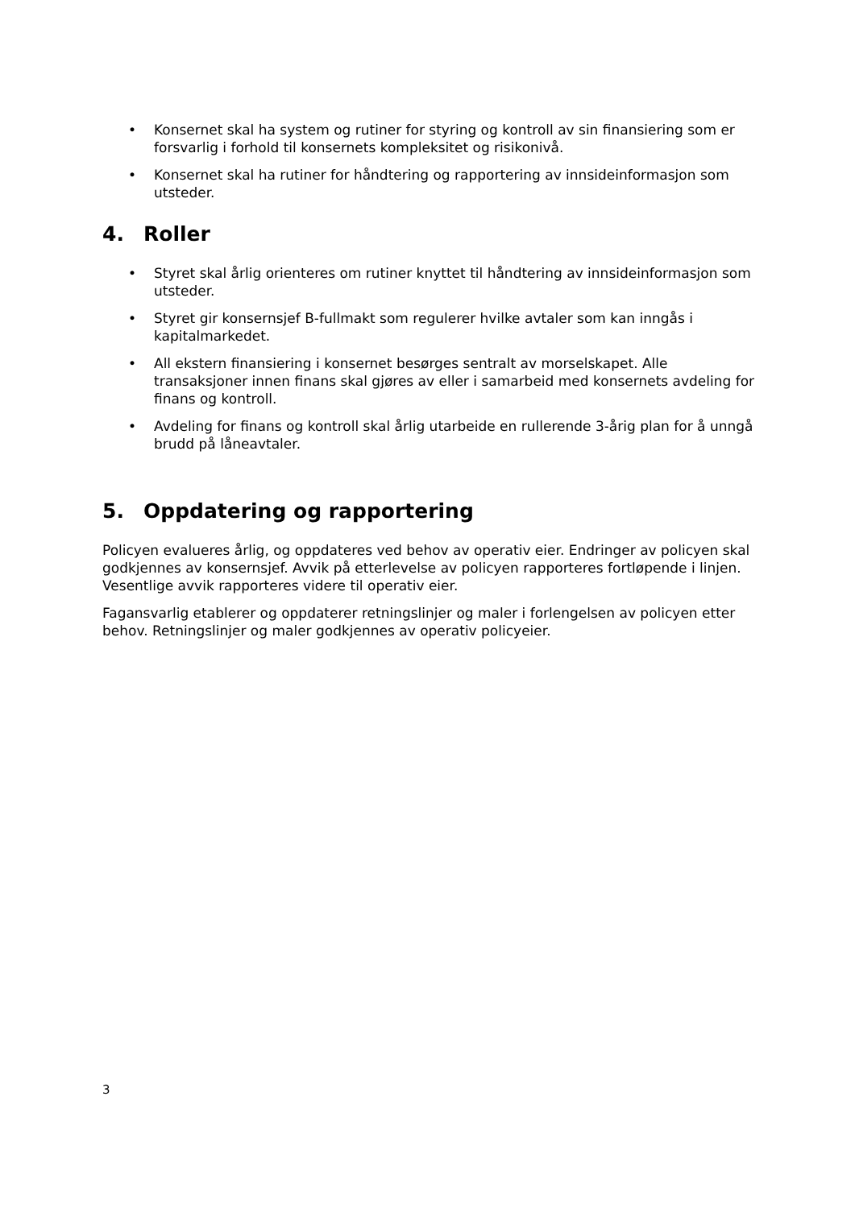• Konsernet skal ha system og rutiner for styring og kontroll av sin finansiering som er forsvarlig i forhold til konsernets kompleksitet og risikonivå.
• Konsernet skal ha rutiner for håndtering og rapportering av innsideinformasjon som utsteder.
4. Roller
• Styret skal årlig orienteres om rutiner knyttet til håndtering av innsideinformasjon som utsteder.
• Styret gir konsernsjef B-fullmakt som regulerer hvilke avtaler som kan inngås i kapitalmarkedet.
• All ekstern finansiering i konsernet besørges sentralt av morselskapet. Alle transaksjoner innen finans skal gjøres av eller i samarbeid med konsernets avdeling for finans og kontroll.
• Avdeling for finans og kontroll skal årlig utarbeide en rullerende 3-årig plan for å unngå brudd på låneavtaler.
5. Oppdatering og rapportering
Policyen evalueres årlig, og oppdateres ved behov av operativ eier. Endringer av policyen skal godkjennes av konsernsjef. Avvik på etterlevelse av policyen rapporteres fortløpende i linjen. Vesentlige avvik rapporteres videre til operativ eier.
Fagansvarlig etablerer og oppdaterer retningslinjer og maler i forlengelsen av policyen etter behov. Retningslinjer og maler godkjennes av operativ policyeier.
3